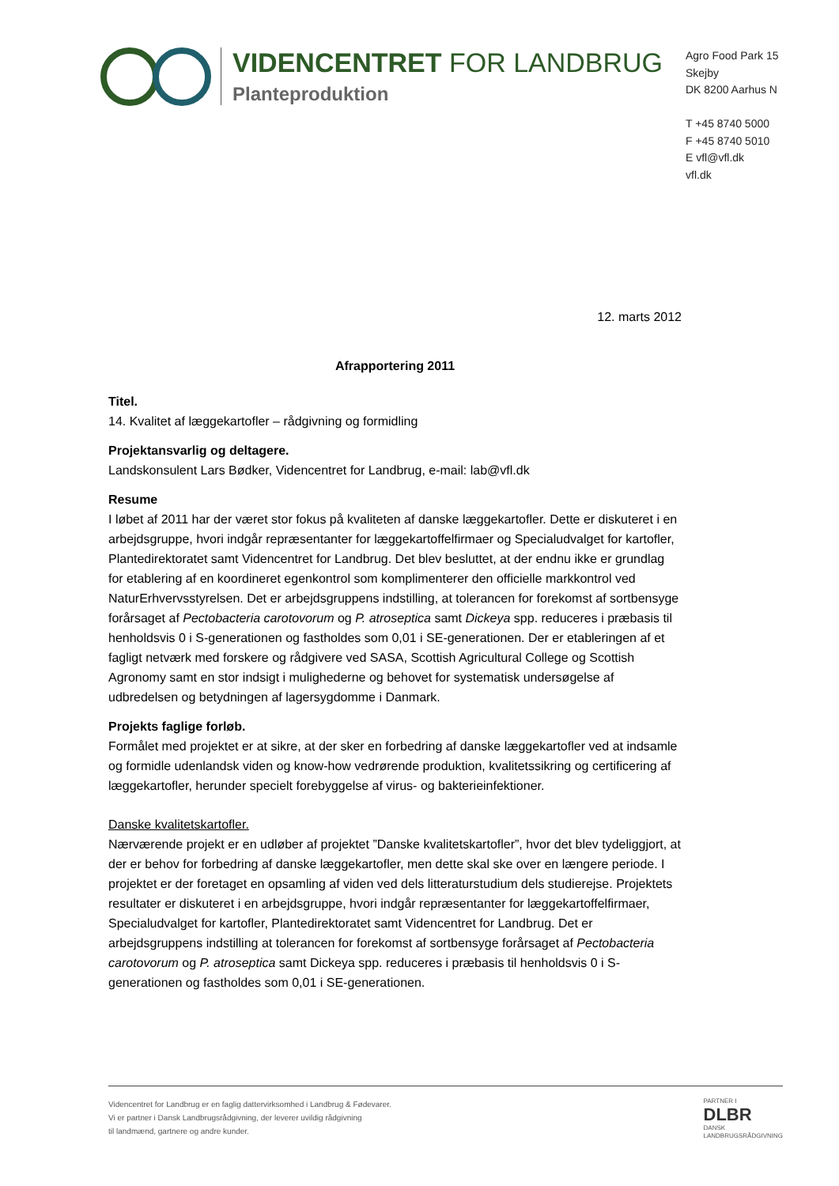VIDENCENTRET FOR LANDBRUG
Planteproduktion
Agro Food Park 15
Skejby
DK 8200 Aarhus N
T +45 8740 5000
F +45 8740 5010
E vfl@vfl.dk
vfl.dk
12. marts 2012
Afrapportering 2011
Titel.
14. Kvalitet af læggekartofler – rådgivning og formidling
Projektansvarlig og deltagere.
Landskonsulent Lars Bødker, Videncentret for Landbrug, e-mail: lab@vfl.dk
Resume
I løbet af 2011 har der været stor fokus på kvaliteten af danske læggekartofler. Dette er diskuteret i en arbejdsgruppe, hvori indgår repræsentanter for læggekartoffelfirmaer og Specialudvalget for kartofler, Plantedirektoratet samt Videncentret for Landbrug. Det blev besluttet, at der endnu ikke er grundlag for etablering af en koordineret egenkontrol som komplimenterer den officielle markkontrol ved NaturErhvervsstyrelsen. Det er arbejdsgruppens indstilling, at tolerancen for forekomst af sortbensyge forårsaget af Pectobacteria carotovorum og P. atroseptica samt Dickeya spp. reduceres i præbasis til henholdsvis 0 i S-generationen og fastholdes som 0,01 i SE-generationen. Der er etableringen af et fagligt netværk med forskere og rådgivere ved SASA, Scottish Agricultural College og Scottish Agronomy samt en stor indsigt i mulighederne og behovet for systematisk undersøgelse af udbredelsen og betydningen af lagersygdomme i Danmark.
Projekts faglige forløb.
Formålet med projektet er at sikre, at der sker en forbedring af danske læggekartofler ved at indsamle og formidle udenlandsk viden og know-how vedrørende produktion, kvalitetssikring og certificering af læggekartofler, herunder specielt forebyggelse af virus- og bakterieinfektioner.
Danske kvalitetskartofler.
Nærværende projekt er en udløber af projektet ”Danske kvalitetskartofler”, hvor det blev tydeliggjort, at der er behov for forbedring af danske læggekartofler, men dette skal ske over en længere periode. I projektet er der foretaget en opsamling af viden ved dels litteraturstudium dels studierejse. Projektets resultater er diskuteret i en arbejdsgruppe, hvori indgår repræsentanter for læggekartoffelfirmaer, Specialudvalget for kartofler, Plantedirektoratet samt Videncentret for Landbrug. Det er arbejdsgruppens indstilling at tolerancen for forekomst af sortbensyge forårsaget af Pectobacteria carotovorum og P. atroseptica samt Dickeya spp. reduceres i præbasis til henholdsvis 0 i S-generationen og fastholdes som 0,01 i SE-generationen.
Videncentret for Landbrug er en faglig dattervirksomhed i Landbrug & Fødevarer.
Vi er partner i Dansk Landbrugsrådgivning, der leverer uvildig rådgivning
til landmænd, gartnere og andre kunder.
PARTNER I
DLBR
DANSK
LANDBRUGSRÅDGIVNING